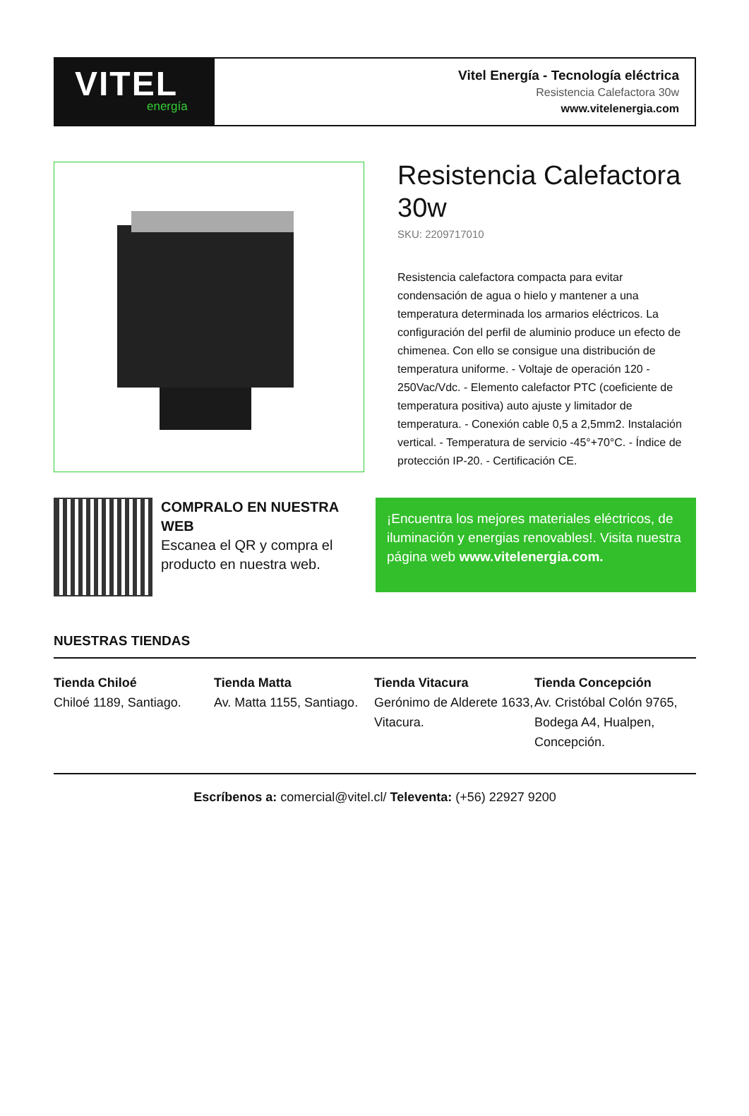VITEL
energía
Vitel Energía - Tecnología eléctrica
Resistencia Calefactora 30w
www.vitelenergia.com
Resistencia Calefactora 30w
SKU: 2209717010
Resistencia calefactora compacta para evitar condensación de agua o hielo y mantener a una temperatura determinada los armarios eléctricos. La configuración del perfil de aluminio produce un efecto de chimenea. Con ello se consigue una distribución de temperatura uniforme. - Voltaje de operación 120 - 250Vac/Vdc. - Elemento calefactor PTC (coeficiente de temperatura positiva) auto ajuste y limitador de temperatura. - Conexión cable 0,5 a 2,5mm2. Instalación vertical. - Temperatura de servicio -45°+70°C. - Índice de protección IP-20. - Certificación CE.
COMPRALO EN NUESTRA WEB
Escanea el QR y compra el producto en nuestra web.
¡Encuentra los mejores materiales eléctricos, de iluminación y energias renovables!. Visita nuestra página web www.vitelenergia.com.
NUESTRAS TIENDAS
Tienda Chiloé
Chiloé 1189, Santiago.
Tienda Matta
Av. Matta 1155, Santiago.
Tienda Vitacura
Gerónimo de Alderete 1633, Vitacura.
Tienda Concepción
Av. Cristóbal Colón 9765, Bodega A4, Hualpen, Concepción.
Escríbenos a: comercial@vitel.cl/ Televenta: (+56) 22927 9200